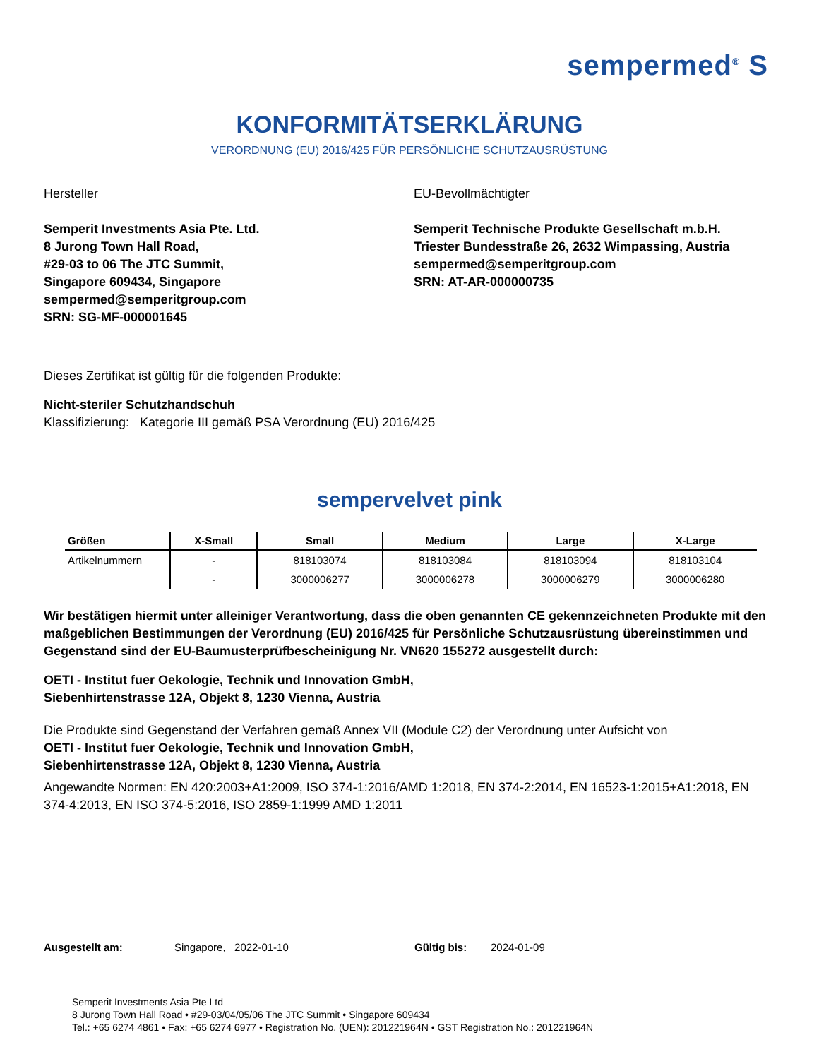sempermed<sup>®</sup> S
KONFORMITÄTSERKLÄRUNG
VERORDNUNG (EU) 2016/425 FÜR PERSÖNLICHE SCHUTZAUSRÜSTUNG
Hersteller
Semperit Investments Asia Pte. Ltd.
8 Jurong Town Hall Road,
#29-03 to 06 The JTC Summit,
Singapore 609434, Singapore
sempermed@semperitgroup.com
SRN: SG-MF-000001645
EU-Bevollmächtigter
Semperit Technische Produkte Gesellschaft m.b.H.
Triester Bundesstraße 26, 2632 Wimpassing, Austria
sempermed@semperitgroup.com
SRN: AT-AR-000000735
Dieses Zertifikat ist gültig für die folgenden Produkte:
Nicht-steriler Schutzhandschuh
Klassifizierung: Kategorie III gemäß PSA Verordnung (EU) 2016/425
sempervelvet pink
| Größen | X-Small | Small | Medium | Large | X-Large |
| --- | --- | --- | --- | --- | --- |
| Artikelnummern | - | 818103074 | 818103084 | 818103094 | 818103104 |
| | - | 3000006277 | 3000006278 | 3000006279 | 3000006280 |
Wir bestätigen hiermit unter alleiniger Verantwortung, dass die oben genannten CE gekennzeichneten Produkte mit den maßgeblichen Bestimmungen der Verordnung (EU) 2016/425 für Persönliche Schutzausrüstung übereinstimmen und Gegenstand sind der EU-Baumusterprüfbescheinigung Nr. VN620 155272 ausgestellt durch:
OETI - Institut fuer Oekologie, Technik und Innovation GmbH,
Siebenhirtenstrasse 12A, Objekt 8, 1230 Vienna, Austria
Die Produkte sind Gegenstand der Verfahren gemäß Annex VII (Module C2) der Verordnung unter Aufsicht von
OETI - Institut fuer Oekologie, Technik und Innovation GmbH,
Siebenhirtenstrasse 12A, Objekt 8, 1230 Vienna, Austria
Angewandte Normen: EN 420:2003+A1:2009, ISO 374-1:2016/AMD 1:2018, EN 374-2:2014, EN 16523-1:2015+A1:2018, EN 374-4:2013, EN ISO 374-5:2016, ISO 2859-1:1999 AMD 1:2011
Ausgestellt am: Singapore, 2022-01-10 Gültig bis: 2024-01-09
Semperit Investments Asia Pte Ltd
8 Jurong Town Hall Road • #29-03/04/05/06 The JTC Summit • Singapore 609434
Tel.: +65 6274 4861 • Fax: +65 6274 6977 • Registration No. (UEN): 201221964N • GST Registration No.: 201221964N